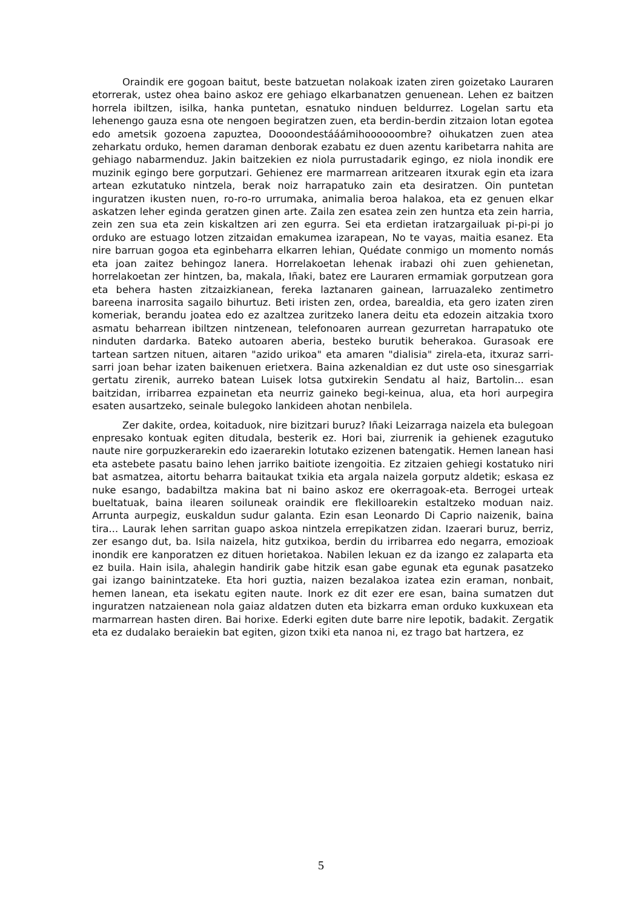Oraindik ere gogoan baitut, beste batzuetan nolakoak izaten ziren goizetako Lauraren etorrerak, ustez ohea baino askoz ere gehiago elkarbanatzen genuenean. Lehen ez baitzen horrela ibiltzen, isilka, hanka puntetan, esnatuko ninduen beldurrez. Logelan sartu eta lehenengo gauza esna ote nengoen begiratzen zuen, eta berdin-berdin zitzaion lotan egotea edo ametsik gozoena zapuztea, Doooondestááámihoooooombre? oihukatzen zuen atea zeharkatu orduko, hemen daraman denborak ezabatu ez duen azentu karibetarra nahita are gehiago nabarmenduz. Jakin baitzekien ez niola purrustadarik egingo, ez niola inondik ere muzinik egingo bere gorputzari. Gehienez ere marmarrean aritzearen itxurak egin eta izara artean ezkutatuko nintzela, berak noiz harrapatuko zain eta desiratzen. Oin puntetan inguratzen ikusten nuen, ro-ro-ro urrumaka, animalia beroa halakoa, eta ez genuen elkar askatzen leher eginda geratzen ginen arte. Zaila zen esatea zein zen huntza eta zein harria, zein zen sua eta zein kiskaltzen ari zen egurra. Sei eta erdietan iratzargailuak pi-pi-pi jo orduko are estuago lotzen zitzaidan emakumea izarapean, No te vayas, maitia esanez. Eta nire barruan gogoa eta eginbeharra elkarren lehian, Quédate conmigo un momento nomás eta joan zaitez behingoz lanera. Horrelakoetan lehenak irabazi ohi zuen gehienetan, horrelakoetan zer hintzen, ba, makala, Iñaki, batez ere Lauraren ermamiak gorputzean gora eta behera hasten zitzaizkianean, fereka laztanaren gainean, larruazaleko zentimetro bareena inarrosita sagailo bihurtuz. Beti iristen zen, ordea, barealdia, eta gero izaten ziren komeriak, berandu joatea edo ez azaltzea zuritzeko lanera deitu eta edozein aitzakia txoro asmatu beharrean ibiltzen nintzenean, telefonoaren aurrean gezurretan harrapatuko ote ninduten dardarka. Bateko autoaren aberia, besteko burutik beherakoa. Gurasoak ere tartean sartzen nituen, aitaren "azido urikoa" eta amaren "dialisia" zirela-eta, itxuraz sarri-sarri joan behar izaten baikenuen erietxera. Baina azkenaldian ez dut uste oso sinesgarriak gertatu zirenik, aurreko batean Luisek lotsa gutxirekin Sendatu al haiz, Bartolin... esan baitzidan, irribarrea ezpainetan eta neurriz gaineko begi-keinua, alua, eta hori aurpegira esaten ausartzeko, seinale bulegoko lankideen ahotan nenbilela.
Zer dakite, ordea, koitaduok, nire bizitzari buruz? Iñaki Leizarraga naizela eta bulegoan enpresako kontuak egiten ditudala, besterik ez. Hori bai, ziurrenik ia gehienek ezagutuko naute nire gorpuzkerarekin edo izaerarekin lotutako ezizenen batengatik. Hemen lanean hasi eta astebete pasatu baino lehen jarriko baitiote izengoitia. Ez zitzaien gehiegi kostatuko niri bat asmatzea, aitortu beharra baitaukat txikia eta argala naizela gorputz aldetik; eskasa ez nuke esango, badabiltza makina bat ni baino askoz ere okerragoak-eta. Berrogei urteak bueltatuak, baina ilearen soiluneak oraindik ere flekilloarekin estaltzeko moduan naiz. Arrunta aurpegiz, euskaldun sudur galanta. Ezin esan Leonardo Di Caprio naizenik, baina tira... Laurak lehen sarritan guapo askoa nintzela errepikatzen zidan. Izaerari buruz, berriz, zer esango dut, ba. Isila naizela, hitz gutxikoa, berdin du irribarrea edo negarra, emozioak inondik ere kanporatzen ez dituen horietakoa. Nabilen lekuan ez da izango ez zalaparta eta ez buila. Hain isila, ahalegin handirik gabe hitzik esan gabe egunak eta egunak pasatzeko gai izango bainintzateke. Eta hori guztia, naizen bezalakoa izatea ezin eraman, nonbait, hemen lanean, eta isekatu egiten naute. Inork ez dit ezer ere esan, baina sumatzen dut inguratzen natzaienean nola gaiaz aldatzen duten eta bizkarra eman orduko kuxkuxean eta marmarrean hasten diren. Bai horixe. Ederki egiten dute barre nire lepotik, badakit. Zergatik eta ez dudalako beraiekin bat egiten, gizon txiki eta nanoa ni, ez trago bat hartzera, ez
5